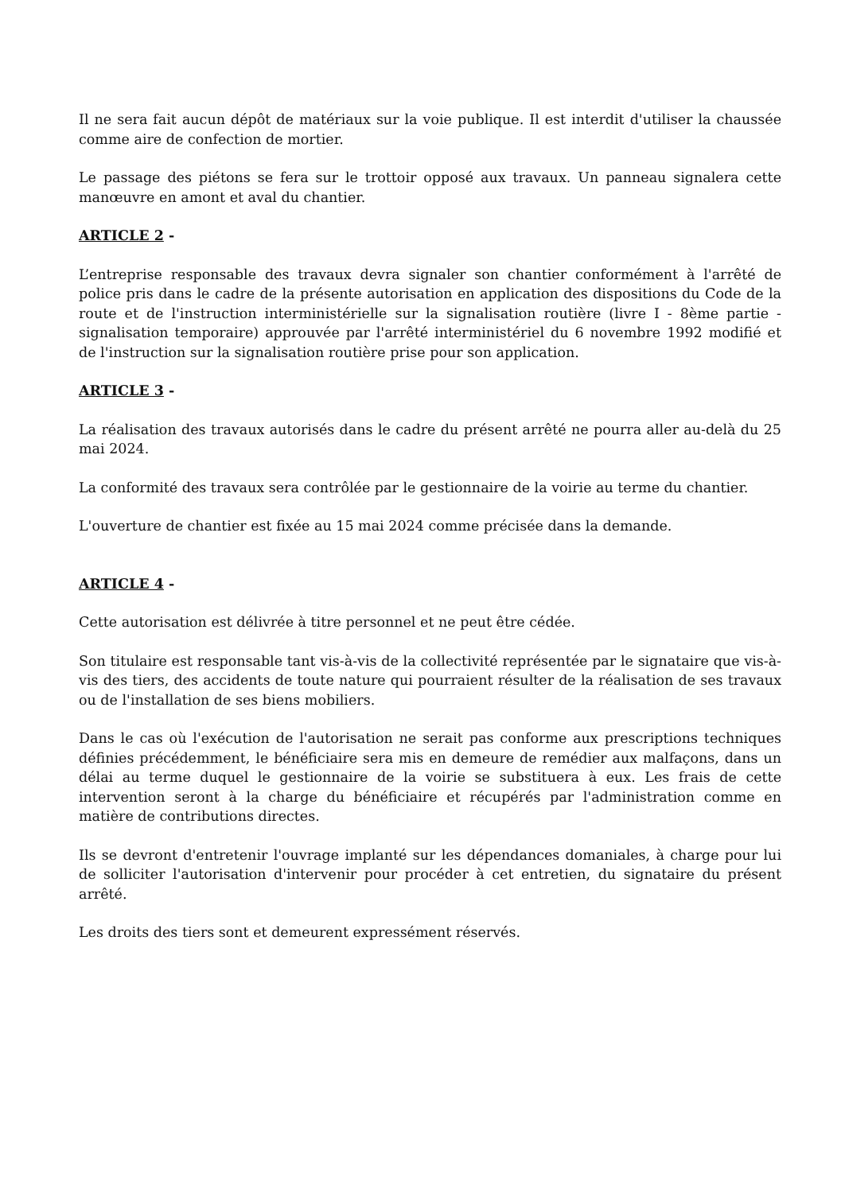Il ne sera fait aucun dépôt de matériaux sur la voie publique. Il est interdit d'utiliser la chaussée comme aire de confection de mortier.
Le passage des piétons se fera sur le trottoir opposé aux travaux. Un panneau signalera cette manœuvre en amont et aval du chantier.
ARTICLE 2 -
L’entreprise responsable des travaux devra signaler son chantier conformément à l'arrêté de police pris dans le cadre de la présente autorisation en application des dispositions du Code de la route et de l'instruction interministérielle sur la signalisation routière (livre I - 8ème partie - signalisation temporaire) approuvée par l'arrêté interministériel du 6 novembre 1992 modifié et de l'instruction sur la signalisation routière prise pour son application.
ARTICLE 3 -
La réalisation des travaux autorisés dans le cadre du présent arrêté ne pourra aller au-delà du 25 mai 2024.
La conformité des travaux sera contrôlée par le gestionnaire de la voirie au terme du chantier.
L'ouverture de chantier est fixée au 15 mai 2024 comme précisée dans la demande.
ARTICLE 4 -
Cette autorisation est délivrée à titre personnel et ne peut être cédée.
Son titulaire est responsable tant vis-à-vis de la collectivité représentée par le signataire que vis-à-vis des tiers, des accidents de toute nature qui pourraient résulter de la réalisation de ses travaux ou de l'installation de ses biens mobiliers.
Dans le cas où l'exécution de l'autorisation ne serait pas conforme aux prescriptions techniques définies précédemment, le bénéficiaire sera mis en demeure de remédier aux malfaçons, dans un délai au terme duquel le gestionnaire de la voirie se substituera à eux. Les frais de cette intervention seront à la charge du bénéficiaire et récupérés par l'administration comme en matière de contributions directes.
Ils se devront d'entretenir l'ouvrage implanté sur les dépendances domaniales, à charge pour lui de solliciter l'autorisation d'intervenir pour procéder à cet entretien, du signataire du présent arrêté.
Les droits des tiers sont et demeurent expressément réservés.